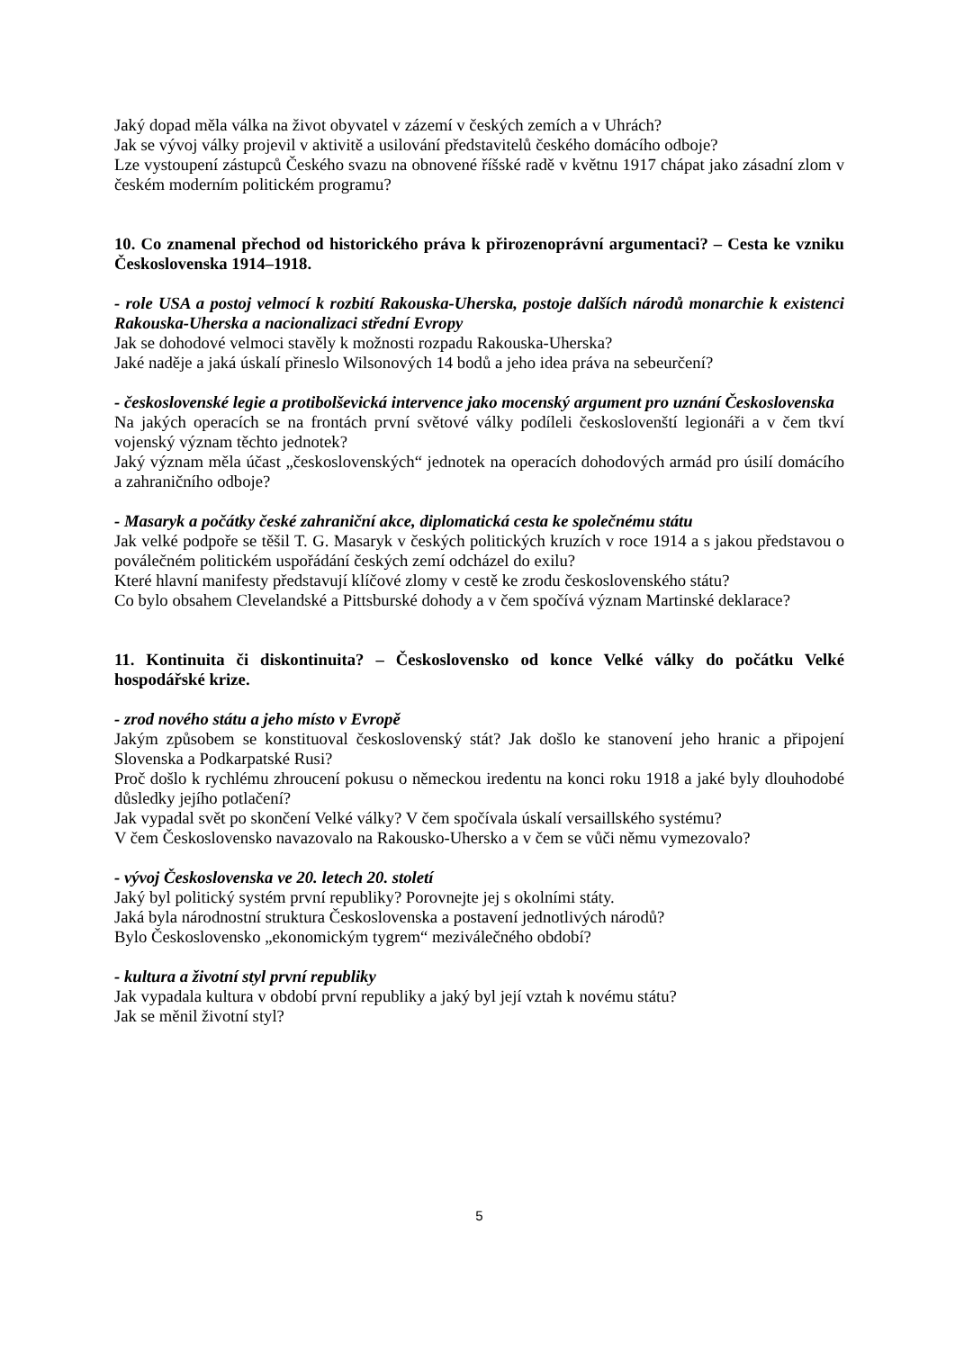Jaký dopad měla válka na život obyvatel v zázemí v českých zemích a v Uhrách?
Jak se vývoj války projevil v aktivitě a usilování představitelů českého domácího odboje?
Lze vystoupení zástupců Českého svazu na obnovené říšské radě v květnu 1917 chápat jako zásadní zlom v českém moderním politickém programu?
10. Co znamenal přechod od historického práva k přirozenoprávní argumentaci? – Cesta ke vzniku Československa 1914–1918.
- role USA a postoj velmocí k rozbití Rakouska-Uherska, postoje dalších národů monarchie k existenci Rakouska-Uherska a nacionalizaci střední Evropy
Jak se dohodové velmoci stavěly k možnosti rozpadu Rakouska-Uherska?
Jaké naděje a jaká úskalí přineslo Wilsonových 14 bodů a jeho idea práva na sebeurčení?
- československé legie a protibolševická intervence jako mocenský argument pro uznání Československa
Na jakých operacích se na frontách první světové války podíleli českoslovenští legionáři a v čem tkví vojenský význam těchto jednotek?
Jaký význam měla účast „československých“ jednotek na operacích dohodových armád pro úsilí domácího a zahraničního odboje?
- Masaryk a počátky české zahraniční akce, diplomatická cesta ke společnému státu
Jak velké podpoře se těšil T. G. Masaryk v českých politických kruzích v roce 1914 a s jakou představou o poválečném politickém uspořádání českých zemí odcházel do exilu?
Které hlavní manifesty představují klíčové zlomy v cestě ke zrodu československého státu?
Co bylo obsahem Clevelandské a Pittsburské dohody a v čem spočívá význam Martinské deklarace?
11. Kontinuita či diskontinuita? – Československo od konce Velké války do počátku Velké hospodářské krize.
- zrod nového státu a jeho místo v Evropě
Jakým způsobem se konstituoval československý stát? Jak došlo ke stanovení jeho hranic a připojení Slovenska a Podkarpatské Rusi?
Proč došlo k rychlému zhroucení pokusu o německou iredentu na konci roku 1918 a jaké byly dlouhodobé důsledky jejího potlačení?
Jak vypadal svět po skončení Velké války? V čem spočívala úskalí versaillského systému?
V čem Československo navazovalo na Rakousko-Uhersko a v čem se vůči němu vymezovalo?
- vývoj Československa ve 20. letech 20. století
Jaký byl politický systém první republiky? Porovnejte jej s okolními státy.
Jaká byla národnostní struktura Československa a postavení jednotlivých národů?
Bylo Československo „ekonomickým tygrem“ meziválečného období?
- kultura a životní styl první republiky
Jak vypadala kultura v období první republiky a jaký byl její vztah k novému státu?
Jak se měnil životní styl?
5